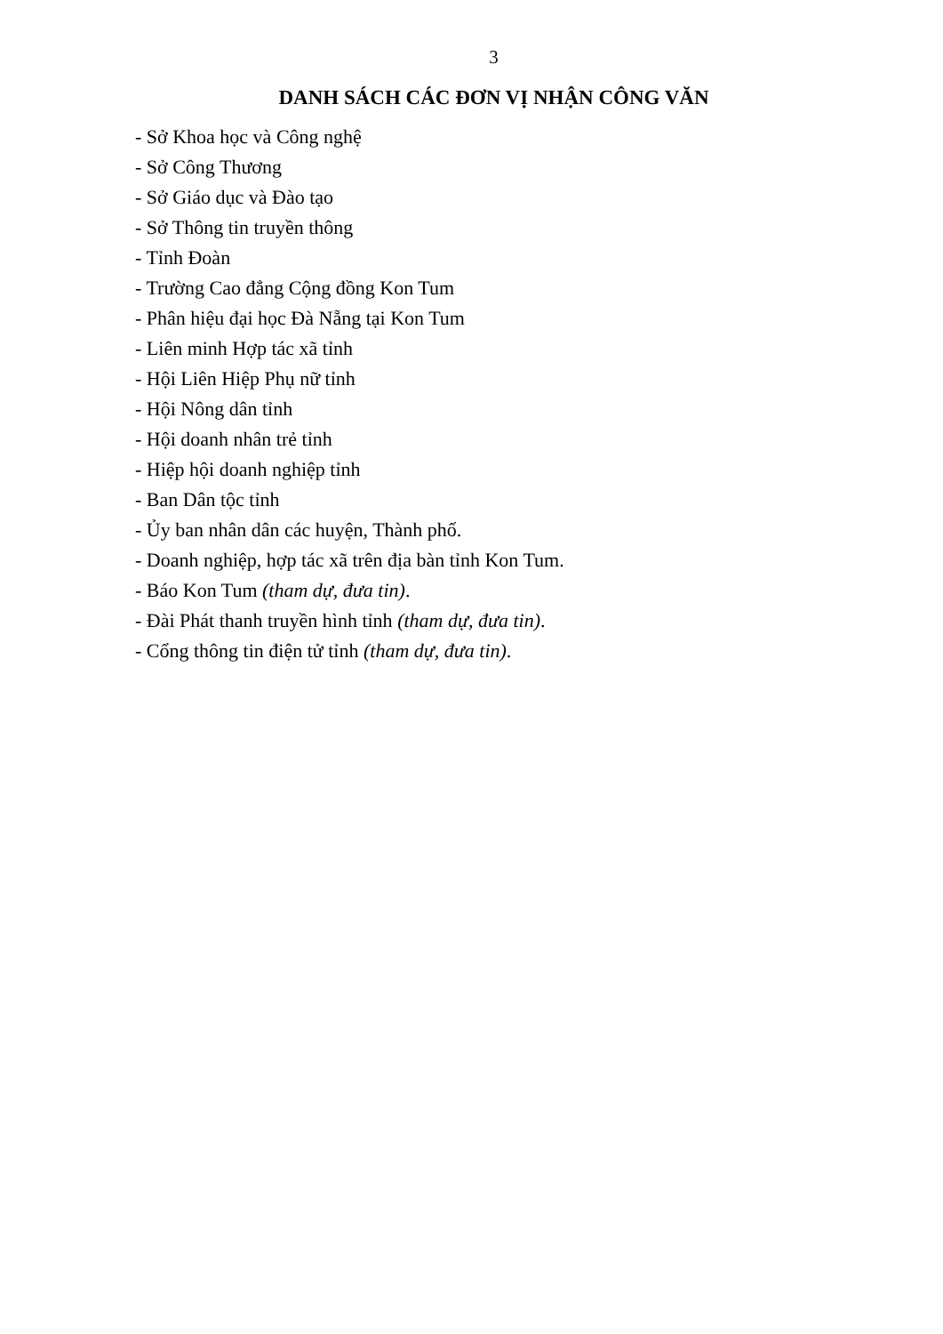3
DANH SÁCH CÁC ĐƠN VỊ NHẬN CÔNG VĂN
- Sở Khoa học và Công nghệ
- Sở Công Thương
- Sở Giáo dục và Đào tạo
- Sở Thông tin truyền thông
- Tỉnh Đoàn
- Trường Cao đẳng Cộng đồng Kon Tum
- Phân hiệu đại học Đà Nẵng tại Kon Tum
- Liên minh Hợp tác xã tỉnh
- Hội Liên Hiệp Phụ nữ tỉnh
- Hội Nông dân tỉnh
- Hội doanh nhân trẻ tỉnh
- Hiệp hội doanh nghiệp tỉnh
- Ban Dân tộc tỉnh
- Ủy ban nhân dân các huyện, Thành phố.
- Doanh nghiệp, hợp tác xã trên địa bàn tỉnh Kon Tum.
- Báo Kon Tum (tham dự, đưa tin).
- Đài Phát thanh truyền hình tỉnh (tham dự, đưa tin).
- Cổng thông tin điện tử tỉnh (tham dự, đưa tin).